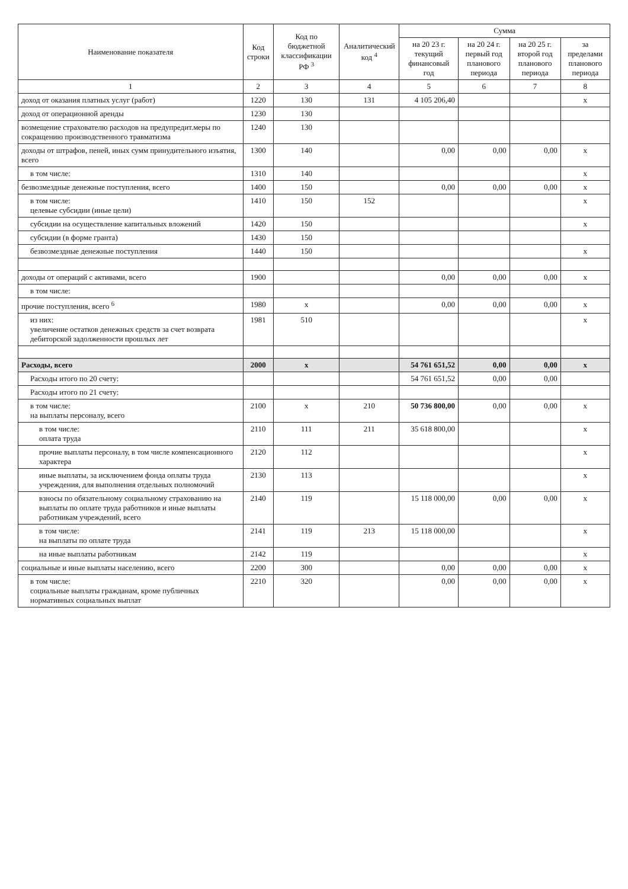| Наименование показателя | Код строки | Код по бюджетной классификации РФ <sup>3</sup> | Аналитический код <sup>4</sup> | Сумма | | | |
| --- | --- | --- | --- | --- | --- | --- | --- |
| | | | | на 20 23 г. текущий финансовый год | на 20 24 г. первый год планового периода | на 20 25 г. второй год планового периода | за пределами планового периода |
| 1 | 2 | 3 | 4 | 5 | 6 | 7 | 8 |
| доход от оказания платных услуг (работ) | 1220 | 130 | 131 | 4 105 206,40 | | | x |
| доход от операционной аренды | 1230 | 130 | | | | | |
| возмещение страхователю расходов на предупредит.меры по сокращению производственного травматизма | 1240 | 130 | | | | | |
| доходы от штрафов, пеней, иных сумм принудительного изъятия, всего | 1300 | 140 | | 0,00 | 0,00 | 0,00 | x |
| в том числе: | 1310 | 140 | | | | | x |
| безвозмездные денежные поступления, всего | 1400 | 150 | | 0,00 | 0,00 | 0,00 | x |
| в том числе: целевые субсидии (иные цели) | 1410 | 150 | 152 | | | | x |
| субсидии на осуществление капитальных вложений | 1420 | 150 | | | | | x |
| субсидии (в форме гранта) | 1430 | 150 | | | | | |
| безвозмездные денежные поступления | 1440 | 150 | | | | | x |
| доходы от операций с активами, всего | 1900 | | | 0,00 | 0,00 | 0,00 | x |
| в том числе: | | | | | | | |
| прочие поступления, всего <sup>6</sup> | 1980 | x | | 0,00 | 0,00 | 0,00 | x |
| из них: увеличение остатков денежных средств за счет возврата дебиторской задолженности прошлых лет | 1981 | 510 | | | | | x |
| Расходы, всего | 2000 | x | | 54 761 651,52 | 0,00 | 0,00 | x |
| Расходы итого по 20 счету: | | | | 54 761 651,52 | 0,00 | 0,00 | |
| Расходы итого по 21 счету: | | | | | | | |
| в том числе: на выплаты персоналу, всего | 2100 | x | 210 | 50 736 800,00 | 0,00 | 0,00 | x |
| в том числе: оплата труда | 2110 | 111 | 211 | 35 618 800,00 | | | x |
| прочие выплаты персоналу, в том числе компенсационного характера | 2120 | 112 | | | | | x |
| иные выплаты, за исключением фонда оплаты труда учреждения, для выполнения отдельных полномочий | 2130 | 113 | | | | | x |
| взносы по обязательному социальному страхованию на выплаты по оплате труда работников и иные выплаты работникам учреждений, всего | 2140 | 119 | | 15 118 000,00 | 0,00 | 0,00 | x |
| в том числе: на выплаты по оплате труда | 2141 | 119 | 213 | 15 118 000,00 | | | x |
| на иные выплаты работникам | 2142 | 119 | | | | | x |
| социальные и иные выплаты населению, всего | 2200 | 300 | | 0,00 | 0,00 | 0,00 | x |
| в том числе: социальные выплаты гражданам, кроме публичных нормативных социальных выплат | 2210 | 320 | | 0,00 | 0,00 | 0,00 | x |